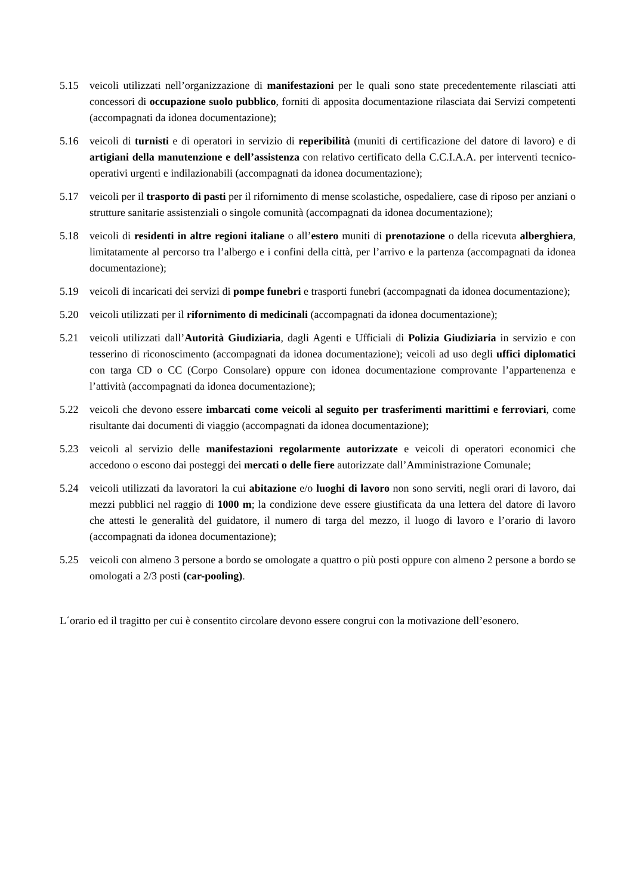5.15 veicoli utilizzati nell’organizzazione di manifestazioni per le quali sono state precedentemente rilasciati atti concessori di occupazione suolo pubblico, forniti di apposita documentazione rilasciata dai Servizi competenti (accompagnati da idonea documentazione);
5.16 veicoli di turnisti e di operatori in servizio di reperibilità (muniti di certificazione del datore di lavoro) e di artigiani della manutenzione e dell’assistenza con relativo certificato della C.C.I.A.A. per interventi tecnico-operativi urgenti e indilazionabili (accompagnati da idonea documentazione);
5.17 veicoli per il trasporto di pasti per il rifornimento di mense scolastiche, ospedaliere, case di riposo per anziani o strutture sanitarie assistenziali o singole comunità (accompagnati da idonea documentazione);
5.18 veicoli di residenti in altre regioni italiane o all’estero muniti di prenotazione o della ricevuta alberghiera, limitatamente al percorso tra l’albergo e i confini della città, per l’arrivo e la partenza (accompagnati da idonea documentazione);
5.19 veicoli di incaricati dei servizi di pompe funebri e trasporti funebri (accompagnati da idonea documentazione);
5.20 veicoli utilizzati per il rifornimento di medicinali (accompagnati da idonea documentazione);
5.21 veicoli utilizzati dall’Autorità Giudiziaria, dagli Agenti e Ufficiali di Polizia Giudiziaria in servizio e con tesserino di riconoscimento (accompagnati da idonea documentazione); veicoli ad uso degli uffici diplomatici con targa CD o CC (Corpo Consolare) oppure con idonea documentazione comprovante l’appartenenza e l’attività (accompagnati da idonea documentazione);
5.22 veicoli che devono essere imbarcati come veicoli al seguito per trasferimenti marittimi e ferroviari, come risultante dai documenti di viaggio (accompagnati da idonea documentazione);
5.23 veicoli al servizio delle manifestazioni regolarmente autorizzate e veicoli di operatori economici che accedono o escono dai posteggi dei mercati o delle fiere autorizzate dall’Amministrazione Comunale;
5.24 veicoli utilizzati da lavoratori la cui abitazione e/o luoghi di lavoro non sono serviti, negli orari di lavoro, dai mezzi pubblici nel raggio di 1000 m; la condizione deve essere giustificata da una lettera del datore di lavoro che attesti le generalità del guidatore, il numero di targa del mezzo, il luogo di lavoro e l’orario di lavoro (accompagnati da idonea documentazione);
5.25 veicoli con almeno 3 persone a bordo se omologate a quattro o più posti oppure con almeno 2 persone a bordo se omologati a 2/3 posti (car-pooling).
L´orario ed il tragitto per cui è consentito circolare devono essere congrui con la motivazione dell’esonero.